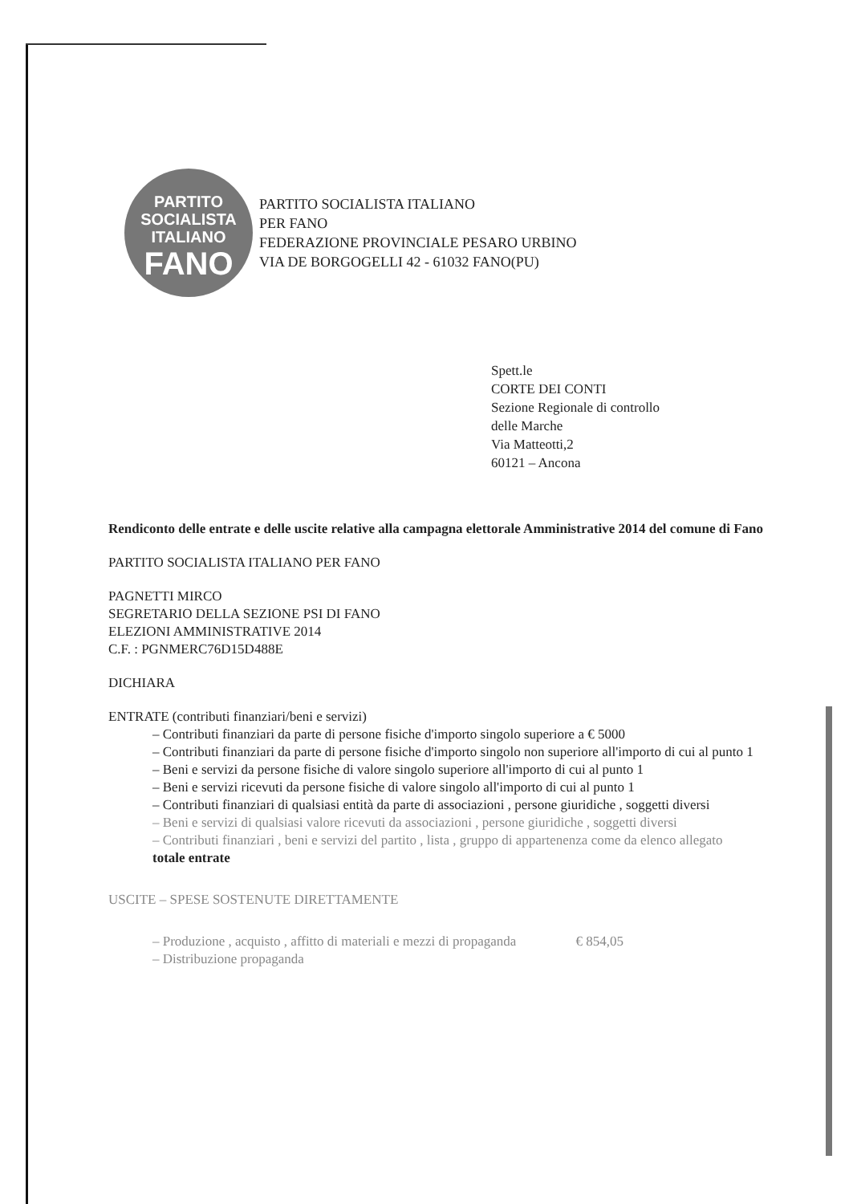PARTITO
SOCIALISTA
ITALIANO
FANO
PARTITO SOCIALISTA ITALIANO
PER FANO
FEDERAZIONE PROVINCIALE PESARO URBINO
VIA DE BORGOGELLI 42 - 61032 FANO(PU)
Spett.le
CORTE DEI CONTI
Sezione Regionale di controllo
delle Marche
Via Matteotti,2
60121 – Ancona
Rendiconto delle entrate e delle uscite relative alla campagna elettorale Amministrative 2014 del comune di Fano
PARTITO SOCIALISTA ITALIANO PER FANO
PAGNETTI MIRCO
SEGRETARIO DELLA SEZIONE PSI DI FANO
ELEZIONI AMMINISTRATIVE 2014
C.F. : PGNMERC76D15D488E
DICHIARA
ENTRATE (contributi finanziari/beni e servizi)
– Contributi finanziari da parte di persone fisiche d'importo singolo superiore a € 5000
– Contributi finanziari da parte di persone fisiche d'importo singolo non superiore all'importo di cui al punto 1
– Beni e servizi da persone fisiche di valore singolo superiore all'importo di cui al punto 1
– Beni e servizi ricevuti da persone fisiche di valore singolo all'importo di cui al punto 1
– Contributi finanziari di qualsiasi entità da parte di associazioni , persone giuridiche , soggetti diversi
– Beni e servizi di qualsiasi valore ricevuti da associazioni , persone giuridiche , soggetti diversi
– Contributi finanziari , beni e servizi del partito , lista , gruppo di appartenenza come da elenco allegato
totale entrate
USCITE – SPESE SOSTENUTE DIRETTAMENTE
– Produzione , acquisto , affitto di materiali e mezzi di propaganda € 854,05
– Distribuzione propaganda